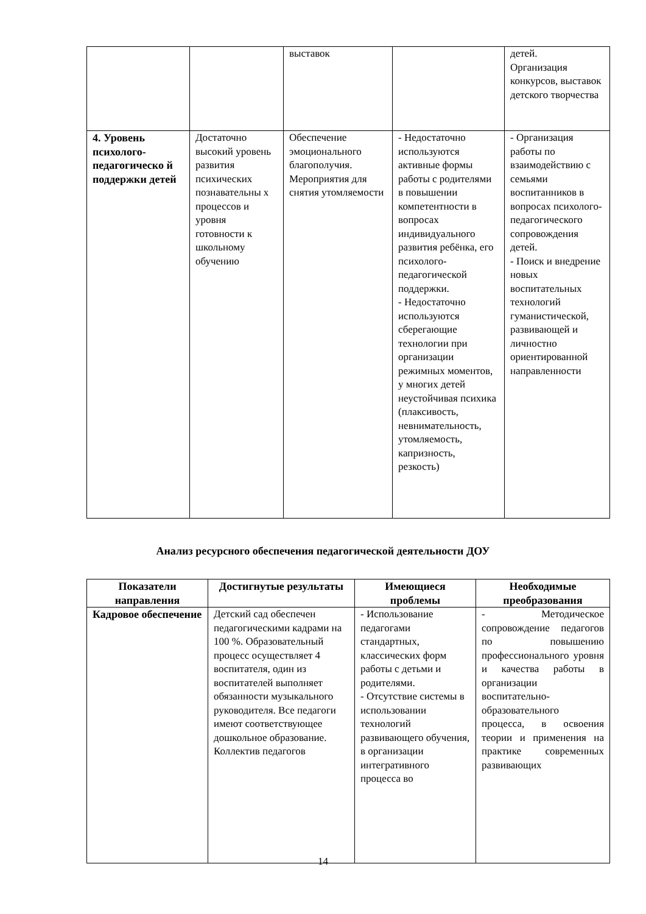| | | выставок | | детей. Организация конкурсов, выставок детского творчества |
| 4. Уровень психолого-педагогическо й поддержки детей | Достаточно высокий уровень развития психических познавательны х процессов и уровня готовности к школьному обучению | Обеспечение эмоционального благополучия. Мероприятия для снятия утомляемости | - Недостаточно используются активные формы работы с родителями в повышении компетентности в вопросах индивидуального развития ребёнка, его психолого-педагогической поддержки. - Недостаточно используются сберегающие технологии при организации режимных моментов, у многих детей неустойчивая психика (плаксивость, невнимательность, утомляемость, капризность, резкость) | - Организация работы по взаимодействию с семьями воспитанников в вопросах психолого-педагогического сопровождения детей. - Поиск и внедрение новых воспитательных технологий гуманистической, развивающей и личностно ориентированной направленности |
Анализ ресурсного обеспечения педагогической деятельности ДОУ
| Показатели направления | Достигнутые результаты | Имеющиеся проблемы | Необходимые преобразования |
| --- | --- | --- | --- |
| Кадровое обеспечение | Детский сад обеспечен педагогическими кадрами на 100 %. Образовательный процесс осуществляет 4 воспитателя, один из воспитателей выполняет обязанности музыкального руководителя. Все педагоги имеют соответствующее дошкольное образование. Коллектив педагогов | - Использование педагогами стандартных, классических форм работы с детьми и родителями. - Отсутствие системы в использовании технологий развивающего обучения, в организации интегративного процесса во | - Методическое сопровождение педагогов по повышению профессионального уровня и качества работы в организации воспитательно-образовательного процесса, в освоения теории и применения на практике современных развивающих |
14